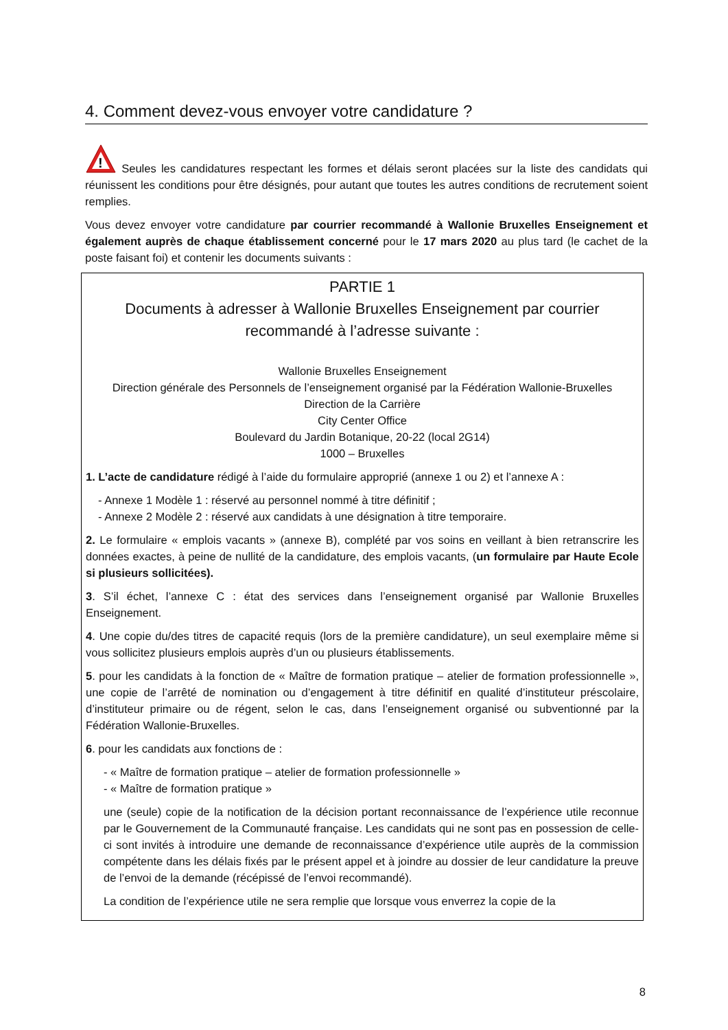4. Comment devez-vous envoyer votre candidature ?
!
Seules les candidatures respectant les formes et délais seront placées sur la liste des candidats qui réunissent les conditions pour être désignés, pour autant que toutes les autres conditions de recrutement soient remplies.
Vous devez envoyer votre candidature par courrier recommandé à Wallonie Bruxelles Enseignement et également auprès de chaque établissement concerné pour le 17 mars 2020 au plus tard (le cachet de la poste faisant foi) et contenir les documents suivants :
PARTIE 1
Documents à adresser à Wallonie Bruxelles Enseignement par courrier recommandé à l’adresse suivante :
Wallonie Bruxelles Enseignement
Direction générale des Personnels de l’enseignement organisé par la Fédération Wallonie-Bruxelles
Direction de la Carrière
City Center Office
Boulevard du Jardin Botanique, 20-22 (local 2G14)
1000 – Bruxelles
1. L’acte de candidature rédigé à l’aide du formulaire approprié (annexe 1 ou 2) et l’annexe A :
- Annexe 1 Modèle 1 : réservé au personnel nommé à titre définitif ;
- Annexe 2 Modèle 2 : réservé aux candidats à une désignation à titre temporaire.
2. Le formulaire « emplois vacants » (annexe B), complété par vos soins en veillant à bien retranscrire les données exactes, à peine de nullité de la candidature, des emplois vacants, (un formulaire par Haute Ecole si plusieurs sollicitées).
3. S’il échet, l’annexe C : état des services dans l’enseignement organisé par Wallonie Bruxelles Enseignement.
4. Une copie du/des titres de capacité requis (lors de la première candidature), un seul exemplaire même si vous sollicitez plusieurs emplois auprès d’un ou plusieurs établissements.
5. pour les candidats à la fonction de « Maître de formation pratique – atelier de formation professionnelle », une copie de l’arrêté de nomination ou d’engagement à titre définitif en qualité d’instituteur préscolaire, d’instituteur primaire ou de régent, selon le cas, dans l’enseignement organisé ou subventionné par la Fédération Wallonie-Bruxelles.
6. pour les candidats aux fonctions de :
- « Maître de formation pratique – atelier de formation professionnelle »
- « Maître de formation pratique »
une (seule) copie de la notification de la décision portant reconnaissance de l’expérience utile reconnue par le Gouvernement de la Communauté française. Les candidats qui ne sont pas en possession de celle-ci sont invités à introduire une demande de reconnaissance d’expérience utile auprès de la commission compétente dans les délais fixés par le présent appel et à joindre au dossier de leur candidature la preuve de l’envoi de la demande (récépissé de l’envoi recommandé).
La condition de l’expérience utile ne sera remplie que lorsque vous enverrez la copie de la
8